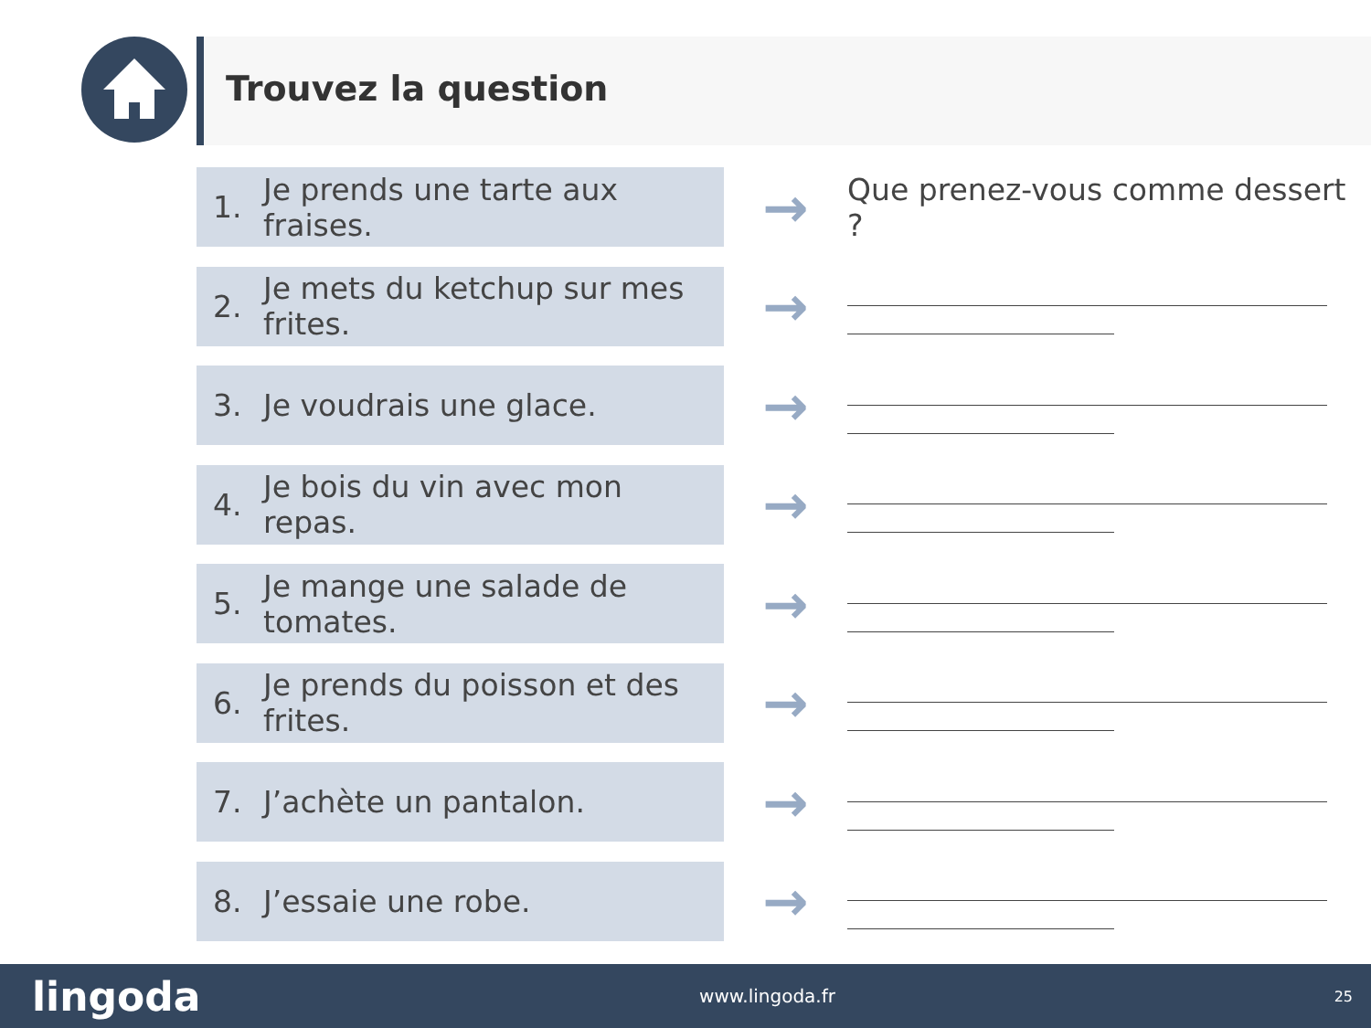Trouvez la question
1. Je prends une tarte aux fraises.
→
Que prenez-vous comme dessert ?
2. Je mets du ketchup sur mes frites.
→
3. Je voudrais une glace.
→
4. Je bois du vin avec mon repas.
→
5. Je mange une salade de tomates.
→
6. Je prends du poisson et des frites.
→
7. J’achète un pantalon.
→
8. J’essaie une robe.
→
lingoda www.lingoda.fr 25